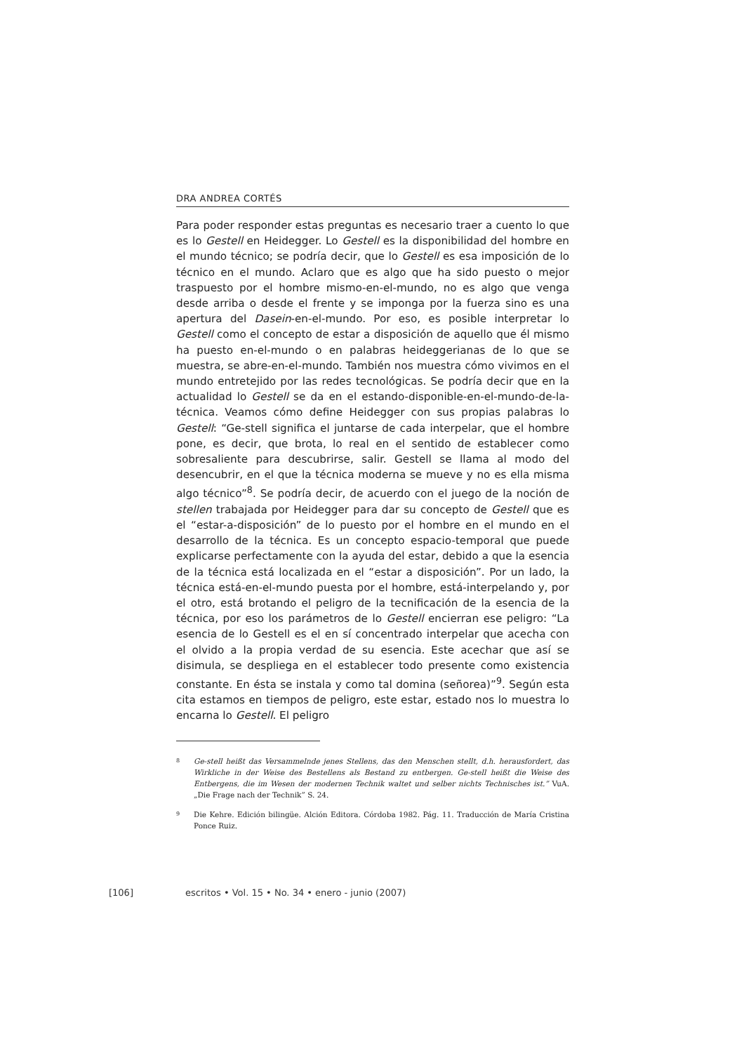DRA ANDREA CORTÉS
Para poder responder estas preguntas es necesario traer a cuento lo que es lo Gestell en Heidegger. Lo Gestell es la disponibilidad del hombre en el mundo técnico; se podría decir, que lo Gestell es esa imposición de lo técnico en el mundo. Aclaro que es algo que ha sido puesto o mejor traspuesto por el hombre mismo-en-el-mundo, no es algo que venga desde arriba o desde el frente y se imponga por la fuerza sino es una apertura del Dasein-en-el-mundo. Por eso, es posible interpretar lo Gestell como el concepto de estar a disposición de aquello que él mismo ha puesto en-el-mundo o en palabras heideggerianas de lo que se muestra, se abre-en-el-mundo. También nos muestra cómo vivimos en el mundo entretejido por las redes tecnológicas. Se podría decir que en la actualidad lo Gestell se da en el estando-disponible-en-el-mundo-de-la-técnica. Veamos cómo define Heidegger con sus propias palabras lo Gestell: “Ge-stell significa el juntarse de cada interpelar, que el hombre pone, es decir, que brota, lo real en el sentido de establecer como sobresaliente para descubrirse, salir. Gestell se llama al modo del desencubrir, en el que la técnica moderna se mueve y no es ella misma algo técnico”<sup>8</sup>. Se podría decir, de acuerdo con el juego de la noción de stellen trabajada por Heidegger para dar su concepto de Gestell que es el “estar-a-disposición” de lo puesto por el hombre en el mundo en el desarrollo de la técnica. Es un concepto espacio-temporal que puede explicarse perfectamente con la ayuda del estar, debido a que la esencia de la técnica está localizada en el “estar a disposición”. Por un lado, la técnica está-en-el-mundo puesta por el hombre, está-interpelando y, por el otro, está brotando el peligro de la tecnificación de la esencia de la técnica, por eso los parámetros de lo Gestell encierran ese peligro: “La esencia de lo Gestell es el en sí concentrado interpelar que acecha con el olvido a la propia verdad de su esencia. Este acechar que así se disimula, se despliega en el establecer todo presente como existencia constante. En ésta se instala y como tal domina (señorea)”<sup>9</sup>. Según esta cita estamos en tiempos de peligro, este estar, estado nos lo muestra lo encarna lo Gestell. El peligro
8
Ge-stell heißt das Versammelnde jenes Stellens, das den Menschen stellt, d.h. herausfordert, das Wirkliche in der Weise des Bestellens als Bestand zu entbergen. Ge-stell heißt die Weise des Entbergens, die im Wesen der modernen Technik waltet und selber nichts Technisches ist.” VuA. „Die Frage nach der Technik” S. 24.
9
Die Kehre. Edición bilingüe. Alción Editora. Córdoba 1982. Pág. 11. Traducción de María Cristina Ponce Ruiz.
[106] escritos • Vol. 15 • No. 34 • enero - junio (2007)